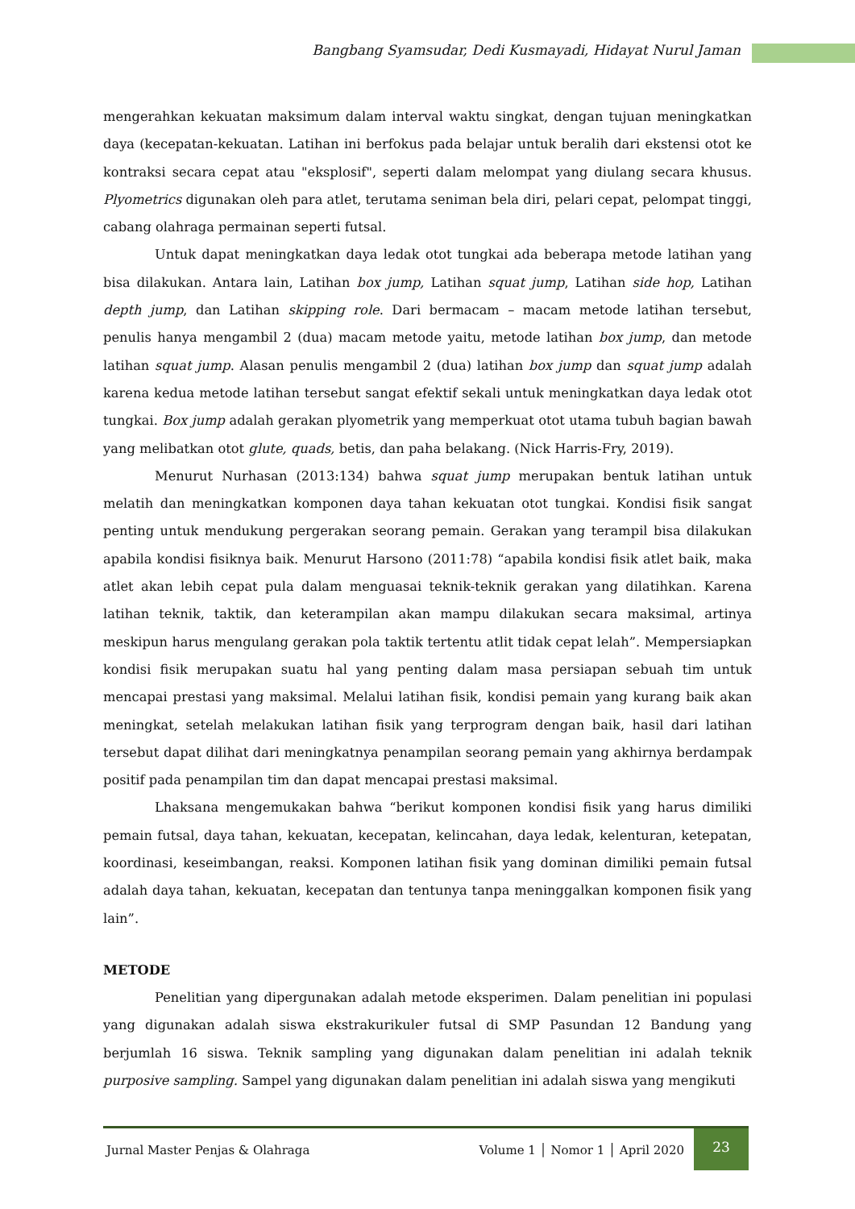Bangbang Syamsudar, Dedi Kusmayadi, Hidayat Nurul Jaman
mengerahkan kekuatan maksimum dalam interval waktu singkat, dengan tujuan meningkatkan daya (kecepatan-kekuatan. Latihan ini berfokus pada belajar untuk beralih dari ekstensi otot ke kontraksi secara cepat atau "eksplosif", seperti dalam melompat yang diulang secara khusus. Plyometrics digunakan oleh para atlet, terutama seniman bela diri, pelari cepat, pelompat tinggi, cabang olahraga permainan seperti futsal.
Untuk dapat meningkatkan daya ledak otot tungkai ada beberapa metode latihan yang bisa dilakukan. Antara lain, Latihan box jump, Latihan squat jump, Latihan side hop, Latihan depth jump, dan Latihan skipping role. Dari bermacam – macam metode latihan tersebut, penulis hanya mengambil 2 (dua) macam metode yaitu, metode latihan box jump, dan metode latihan squat jump. Alasan penulis mengambil 2 (dua) latihan box jump dan squat jump adalah karena kedua metode latihan tersebut sangat efektif sekali untuk meningkatkan daya ledak otot tungkai. Box jump adalah gerakan plyometrik yang memperkuat otot utama tubuh bagian bawah yang melibatkan otot glute, quads, betis, dan paha belakang. (Nick Harris-Fry, 2019).
Menurut Nurhasan (2013:134) bahwa squat jump merupakan bentuk latihan untuk melatih dan meningkatkan komponen daya tahan kekuatan otot tungkai. Kondisi fisik sangat penting untuk mendukung pergerakan seorang pemain. Gerakan yang terampil bisa dilakukan apabila kondisi fisiknya baik. Menurut Harsono (2011:78) “apabila kondisi fisik atlet baik, maka atlet akan lebih cepat pula dalam menguasai teknik-teknik gerakan yang dilatihkan. Karena latihan teknik, taktik, dan keterampilan akan mampu dilakukan secara maksimal, artinya meskipun harus mengulang gerakan pola taktik tertentu atlit tidak cepat lelah”. Mempersiapkan kondisi fisik merupakan suatu hal yang penting dalam masa persiapan sebuah tim untuk mencapai prestasi yang maksimal. Melalui latihan fisik, kondisi pemain yang kurang baik akan meningkat, setelah melakukan latihan fisik yang terprogram dengan baik, hasil dari latihan tersebut dapat dilihat dari meningkatnya penampilan seorang pemain yang akhirnya berdampak positif pada penampilan tim dan dapat mencapai prestasi maksimal.
Lhaksana mengemukakan bahwa “berikut komponen kondisi fisik yang harus dimiliki pemain futsal, daya tahan, kekuatan, kecepatan, kelincahan, daya ledak, kelenturan, ketepatan, koordinasi, keseimbangan, reaksi. Komponen latihan fisik yang dominan dimiliki pemain futsal adalah daya tahan, kekuatan, kecepatan dan tentunya tanpa meninggalkan komponen fisik yang lain”.
METODE
Penelitian yang dipergunakan adalah metode eksperimen. Dalam penelitian ini populasi yang digunakan adalah siswa ekstrakurikuler futsal di SMP Pasundan 12 Bandung yang berjumlah 16 siswa. Teknik sampling yang digunakan dalam penelitian ini adalah teknik purposive sampling. Sampel yang digunakan dalam penelitian ini adalah siswa yang mengikuti
Jurnal Master Penjas & Olahraga Volume 1 │ Nomor 1 │ April 2020
23